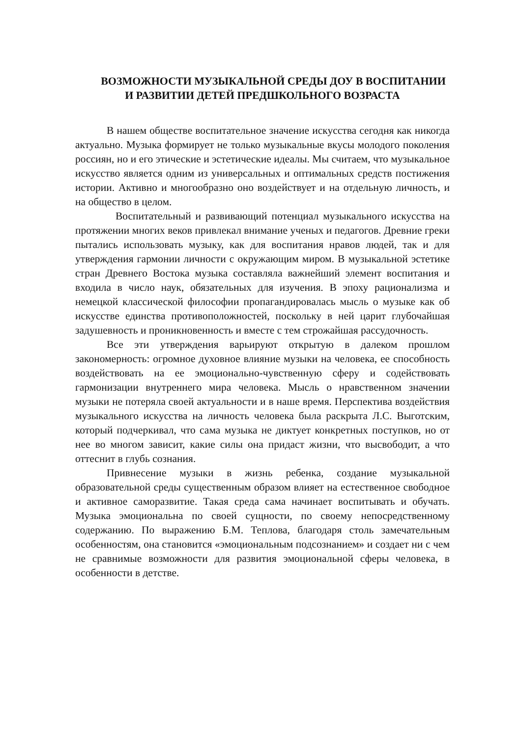ВОЗМОЖНОСТИ МУЗЫКАЛЬНОЙ СРЕДЫ ДОУ В ВОСПИТАНИИ И РАЗВИТИИ ДЕТЕЙ ПРЕДШКОЛЬНОГО ВОЗРАСТА
В нашем обществе воспитательное значение искусства сегодня как никогда актуально. Музыка формирует не только музыкальные вкусы молодого поколения россиян, но и его этические и эстетические идеалы. Мы считаем, что музыкальное искусство является одним из универсальных и оптимальных средств постижения истории. Активно и многообразно оно воздействует и на отдельную личность, и на общество в целом.
Воспитательный и развивающий потенциал музыкального искусства на протяжении многих веков привлекал внимание ученых и педагогов. Древние греки пытались использовать музыку, как для воспитания нравов людей, так и для утверждения гармонии личности с окружающим миром. В музыкальной эстетике стран Древнего Востока музыка составляла важнейший элемент воспитания и входила в число наук, обязательных для изучения. В эпоху рационализма и немецкой классической философии пропагандировалась мысль о музыке как об искусстве единства противоположностей, поскольку в ней царит глубочайшая задушевность и проникновенность и вместе с тем строжайшая рассудочность.
Все эти утверждения варьируют открытую в далеком прошлом закономерность: огромное духовное влияние музыки на человека, ее способность воздействовать на ее эмоционально-чувственную сферу и содействовать гармонизации внутреннего мира человека. Мысль о нравственном значении музыки не потеряла своей актуальности и в наше время. Перспектива воздействия музыкального искусства на личность человека была раскрыта Л.С. Выготским, который подчеркивал, что сама музыка не диктует конкретных поступков, но от нее во многом зависит, какие силы она придаст жизни, что высвободит, а что оттеснит в глубь сознания.
Привнесение музыки в жизнь ребенка, создание музыкальной образовательной среды существенным образом влияет на естественное свободное и активное саморазвитие. Такая среда сама начинает воспитывать и обучать. Музыка эмоциональна по своей сущности, по своему непосредственному содержанию. По выражению Б.М. Теплова, благодаря столь замечательным особенностям, она становится «эмоциональным подсознанием» и создает ни с чем не сравнимые возможности для развития эмоциональной сферы человека, в особенности в детстве.